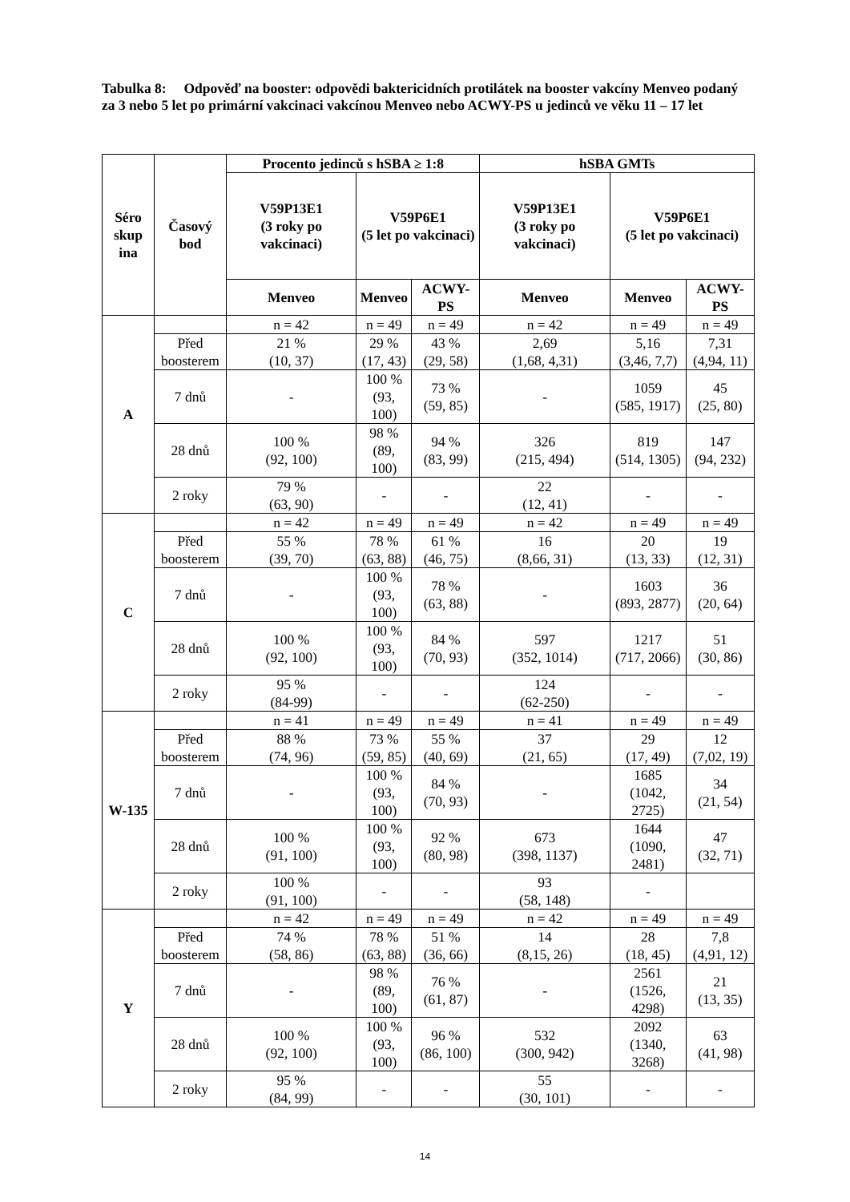Tabulka 8: Odpověď na booster: odpovědi baktericidních protilátek na booster vakcíny Menveo podaný za 3 nebo 5 let po primární vakcinaci vakcínou Menveo nebo ACWY-PS u jedinců ve věku 11 – 17 let
| Séro skup ina | Časový bod | Procento jedinců s hSBA ≥ 1:8 | | | hSBA GMTs | | |
| --- | --- | --- | --- | --- | --- | --- | --- |
| | | V59P13E1 (3 roky po vakcinaci) | V59P6E1 (5 let po vakcinaci) | | V59P13E1 (3 roky po vakcinaci) | V59P6E1 (5 let po vakcinaci) | |
| | | Menveo | Menveo | ACWY-PS | Menveo | Menveo | ACWY-PS |
| A | | n = 42 | n = 49 | n = 49 | n = 42 | n = 49 | n = 49 |
| | Před boosterem | 21 % (10, 37) | 29 % (17, 43) | 43 % (29, 58) | 2,69 (1,68, 4,31) | 5,16 (3,46, 7,7) | 7,31 (4,94, 11) |
| | 7 dnů | - | 100 % (93, 100) | 73 % (59, 85) | - | 1059 (585, 1917) | 45 (25, 80) |
| | 28 dnů | 100 % (92, 100) | 98 % (89, 100) | 94 % (83, 99) | 326 (215, 494) | 819 (514, 1305) | 147 (94, 232) |
| | 2 roky | 79 % (63, 90) | - | - | 22 (12, 41) | - | - |
| C | | n = 42 | n = 49 | n = 49 | n = 42 | n = 49 | n = 49 |
| | Před boosterem | 55 % (39, 70) | 78 % (63, 88) | 61 % (46, 75) | 16 (8,66, 31) | 20 (13, 33) | 19 (12, 31) |
| | 7 dnů | - | 100 % (93, 100) | 78 % (63, 88) | - | 1603 (893, 2877) | 36 (20, 64) |
| | 28 dnů | 100 % (92, 100) | 100 % (93, 100) | 84 % (70, 93) | 597 (352, 1014) | 1217 (717, 2066) | 51 (30, 86) |
| | 2 roky | 95 % (84-99) | - | - | 124 (62-250) | - | - |
| W-135 | | n = 41 | n = 49 | n = 49 | n = 41 | n = 49 | n = 49 |
| | Před boosterem | 88 % (74, 96) | 73 % (59, 85) | 55 % (40, 69) | 37 (21, 65) | 29 (17, 49) | 12 (7,02, 19) |
| | 7 dnů | - | 100 % (93, 100) | 84 % (70, 93) | - | 1685 (1042, 2725) | 34 (21, 54) |
| | 28 dnů | 100 % (91, 100) | 100 % (93, 100) | 92 % (80, 98) | 673 (398, 1137) | 1644 (1090, 2481) | 47 (32, 71) |
| | 2 roky | 100 % (91, 100) | - | - | 93 (58, 148) | - | |
| Y | | n = 42 | n = 49 | n = 49 | n = 42 | n = 49 | n = 49 |
| | Před boosterem | 74 % (58, 86) | 78 % (63, 88) | 51 % (36, 66) | 14 (8,15, 26) | 28 (18, 45) | 7,8 (4,91, 12) |
| | 7 dnů | - | 98 % (89, 100) | 76 % (61, 87) | - | 2561 (1526, 4298) | 21 (13, 35) |
| | 28 dnů | 100 % (92, 100) | 100 % (93, 100) | 96 % (86, 100) | 532 (300, 942) | 2092 (1340, 3268) | 63 (41, 98) |
| | 2 roky | 95 % (84, 99) | - | - | 55 (30, 101) | - | - |
14